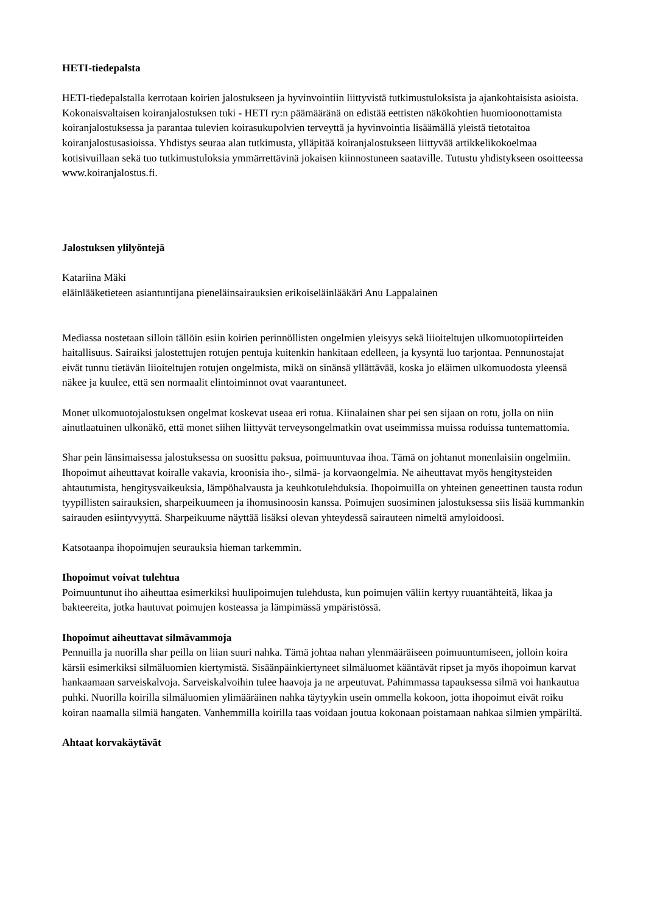HETI-tiedepalsta
HETI-tiedepalstalla kerrotaan koirien jalostukseen ja hyvinvointiin liittyvistä tutkimustuloksista ja ajankohtaisista asioista. Kokonaisvaltaisen koiranjalostuksen tuki - HETI ry:n päämääränä on edistää eettisten näkökohtien huomioonottamista koiranjalostuksessa ja parantaa tulevien koirasukupolvien terveyttä ja hyvinvointia lisäämällä yleistä tietotaitoa koiranjalostusasioissa. Yhdistys seuraa alan tutkimusta, ylläpitää koiranjalostukseen liittyvää artikkelikokoelmaa kotisivuillaan sekä tuo tutkimustuloksia ymmärrettävinä jokaisen kiinnostuneen saataville. Tutustu yhdistykseen osoitteessa www.koiranjalostus.fi.
Jalostuksen ylilyöntejä
Katariina Mäki
eläinlääketieteen asiantuntijana pieneläinsairauksien erikoiseläinlääkäri Anu Lappalainen
Mediassa nostetaan silloin tällöin esiin koirien perinnöllisten ongelmien yleisyys sekä liioiteltujen ulkomuotopiirteiden haitallisuus. Sairaiksi jalostettujen rotujen pentuja kuitenkin hankitaan edelleen, ja kysyntä luo tarjontaa. Pennunostajat eivät tunnu tietävän liioiteltujen rotujen ongelmista, mikä on sinänsä yllättävää, koska jo eläimen ulkomuodosta yleensä näkee ja kuulee, että sen normaalit elintoiminnot ovat vaarantuneet.
Monet ulkomuotojalostuksen ongelmat koskevat useaa eri rotua. Kiinalainen shar pei sen sijaan on rotu, jolla on niin ainutlaatuinen ulkonäkö, että monet siihen liittyvät terveysongelmatkin ovat useimmissa muissa roduissa tuntemattomia.
Shar pein länsimaisessa jalostuksessa on suosittu paksua, poimuuntuvaa ihoa. Tämä on johtanut monenlaisiin ongelmiin. Ihopoimut aiheuttavat koiralle vakavia, kroonisia iho-, silmä- ja korvaongelmia. Ne aiheuttavat myös hengitysteiden ahtautumista, hengitysvaikeuksia, lämpöhalvausta ja keuhkotulehduksia. Ihopoimuilla on yhteinen geneettinen tausta rodun tyypillisten sairauksien, sharpeikuumeen ja ihomusinoosin kanssa. Poimujen suosiminen jalostuksessa siis lisää kummankin sairauden esiintyvyyttä. Sharpeikuume näyttää lisäksi olevan yhteydessä sairauteen nimeltä amyloidoosi.
Katsotaanpa ihopoimujen seurauksia hieman tarkemmin.
Ihopoimut voivat tulehtua
Poimuuntunut iho aiheuttaa esimerkiksi huulipoimujen tulehdusta, kun poimujen väliin kertyy ruuantähteitä, likaa ja bakteereita, jotka hautuvat poimujen kosteassa ja lämpimässä ympäristössä.
Ihopoimut aiheuttavat silmävammoja
Pennuilla ja nuorilla shar peilla on liian suuri nahka. Tämä johtaa nahan ylenmääräiseen poimuuntumiseen, jolloin koira kärsii esimerkiksi silmäluomien kiertymistä. Sisäänpäinkiertyneet silmäluomet kääntävät ripset ja myös ihopoimun karvat hankaamaan sarveiskalvoja. Sarveiskalvoihin tulee haavoja ja ne arpeutuvat. Pahimmassa tapauksessa silmä voi hankautua puhki. Nuorilla koirilla silmäluomien ylimääräinen nahka täytyykin usein ommella kokoon, jotta ihopoimut eivät roiku koiran naamalla silmiä hangaten. Vanhemmilla koirilla taas voidaan joutua kokonaan poistamaan nahkaa silmien ympäriltä.
Ahtaat korvakäytävät